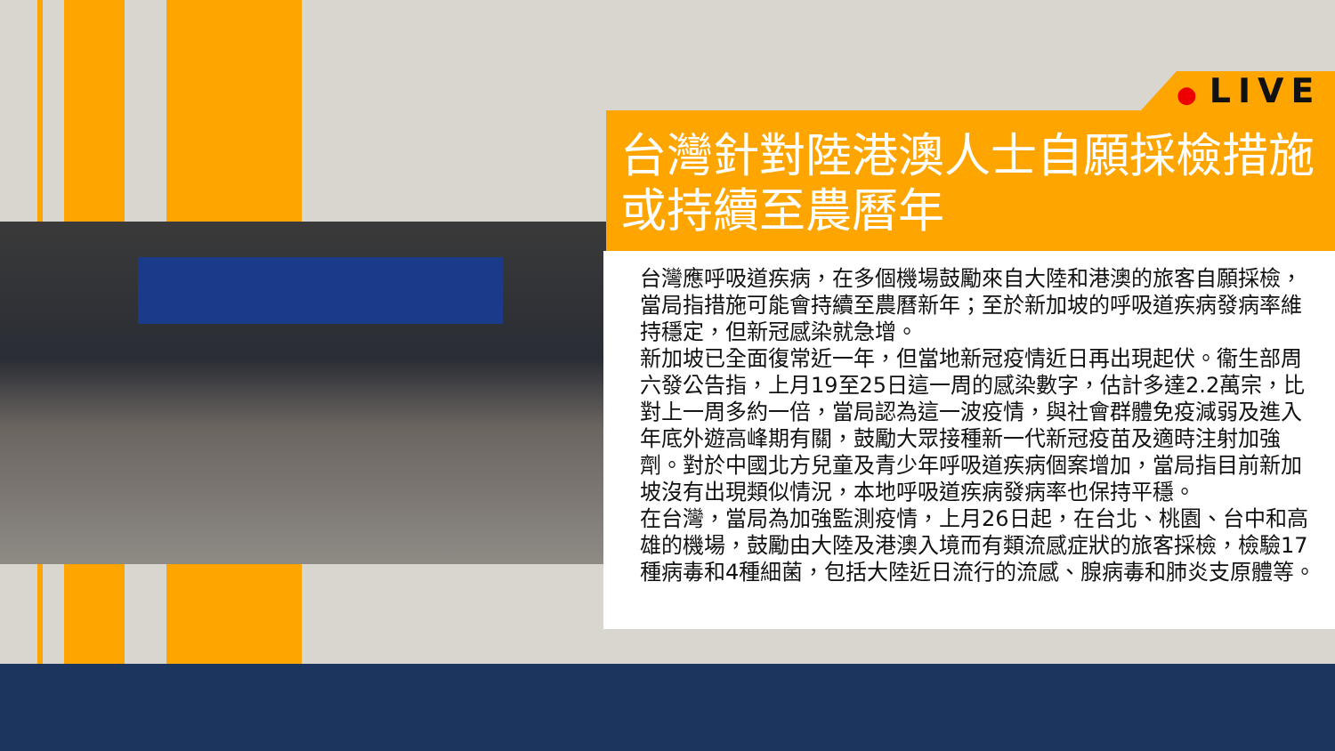● LIVE
台灣針對陸港澳人士自願採檢措施或持續至農曆年
台灣應呼吸道疾病，在多個機場鼓勵來自大陸和港澳的旅客自願採檢，當局指措施可能會持續至農曆新年；至於新加坡的呼吸道疾病發病率維持穩定，但新冠感染就急增。
新加坡已全面復常近一年，但當地新冠疫情近日再出現起伏。衞生部周六發公告指，上月19至25日這一周的感染數字，估計多達2.2萬宗，比對上一周多約一倍，當局認為這一波疫情，與社會群體免疫減弱及進入年底外遊高峰期有關，鼓勵大眾接種新一代新冠疫苗及適時注射加強劑。對於中國北方兒童及青少年呼吸道疾病個案增加，當局指目前新加坡沒有出現類似情況，本地呼吸道疾病發病率也保持平穩。
在台灣，當局為加強監測疫情，上月26日起，在台北、桃園、台中和高雄的機場，鼓勵由大陸及港澳入境而有類流感症狀的旅客採檢，檢驗17種病毒和4種細菌，包括大陸近日流行的流感、腺病毒和肺炎支原體等。